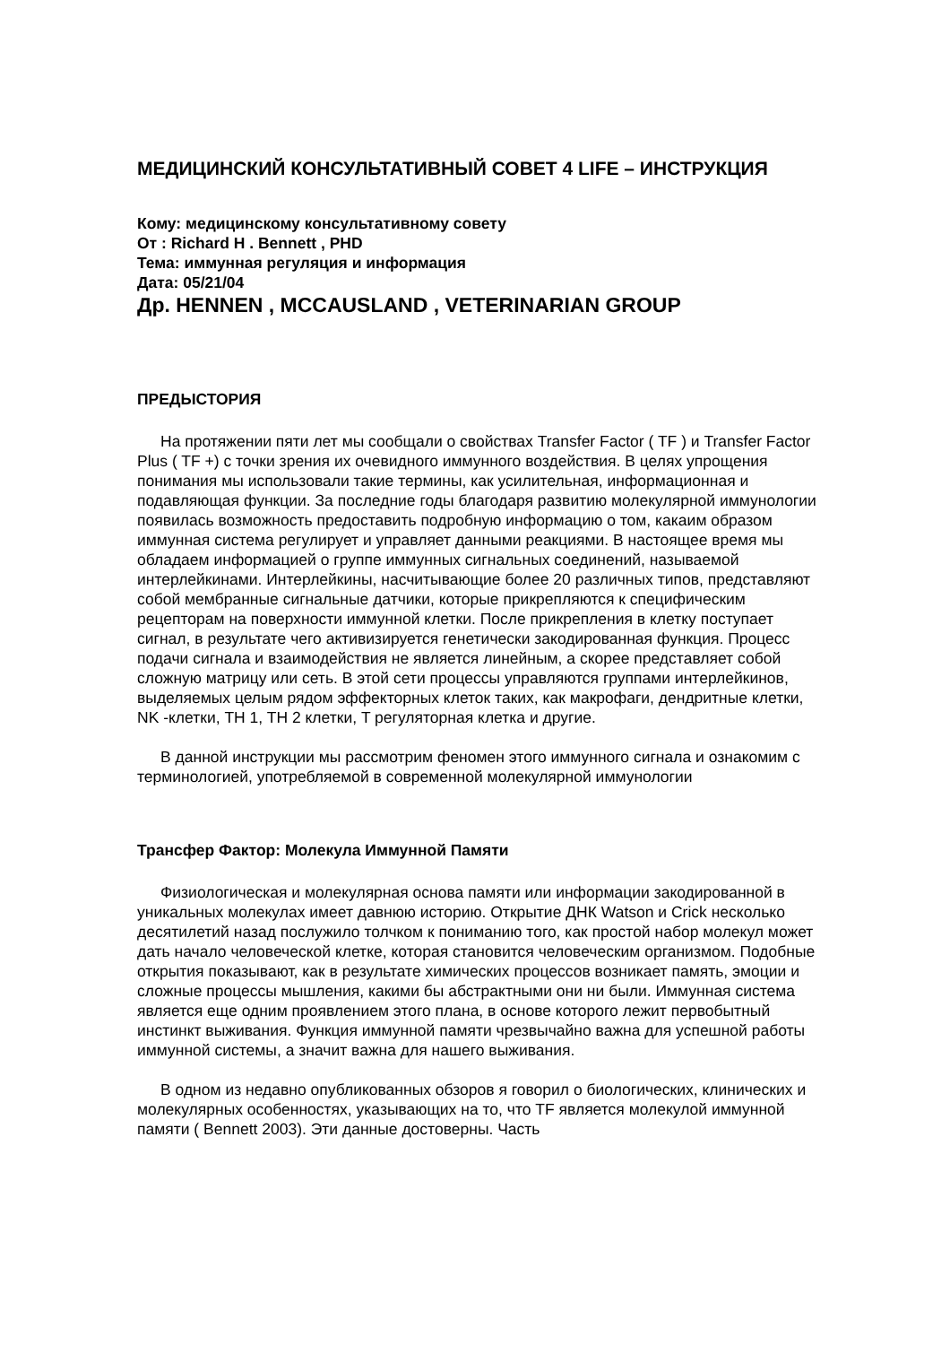МЕДИЦИНСКИЙ КОНСУЛЬТАТИВНЫЙ СОВЕТ 4 LIFE – ИНСТРУКЦИЯ
Кому: медицинскому консультативному совету
От : Richard H . Bennett , PHD
Тема: иммунная регуляция и информация
Дата: 05/21/04
Др. HENNEN , MCCAUSLAND , VETERINARIAN GROUP
ПРЕДЫСТОРИЯ
На протяжении пяти лет мы сообщали о свойствах Transfer Factor ( TF ) и Transfer Factor Plus ( TF +) с точки зрения их очевидного иммунного воздействия. В целях упрощения понимания мы использовали такие термины, как усилительная, информационная и подавляющая функции. За последние годы благодаря развитию молекулярной иммунологии появилась возможность предоставить подробную информацию о том, какаим образом иммунная система регулирует и управляет данными реакциями. В настоящее время мы обладаем информацией о группе иммунных сигнальных соединений, называемой интерлейкинами. Интерлейкины, насчитывающие более 20 различных типов, представляют собой мембранные сигнальные датчики, которые прикрепляются к специфическим рецепторам на поверхности иммунной клетки. После прикрепления в клетку поступает сигнал, в результате чего активизируется генетически закодированная функция. Процесс подачи сигнала и взаимодействия не является линейным, а скорее представляет собой сложную матрицу или сеть. В этой сети процессы управляются группами интерлейкинов, выделяемых целым рядом эффекторных клеток таких, как макрофаги, дендритные клетки, NK -клетки, TH 1, TH 2 клетки, T регуляторная клетка и другие.
В данной инструкции мы рассмотрим феномен этого иммунного сигнала и ознакомим с терминологией, употребляемой в современной молекулярной иммунологии
Трансфер Фактор: Молекула Иммунной Памяти
Физиологическая и молекулярная основа памяти или информации закодированной в уникальных молекулах имеет давнюю историю. Открытие ДНК Watson и Crick несколько десятилетий назад послужило толчком к пониманию того, как простой набор молекул может дать начало человеческой клетке, которая становится человеческим организмом. Подобные открытия показывают, как в результате химических процессов возникает память, эмоции и сложные процессы мышления, какими бы абстрактными они ни были. Иммунная система является еще одним проявлением этого плана, в основе которого лежит первобытный инстинкт выживания. Функция иммунной памяти чрезвычайно важна для успешной работы иммунной системы, а значит важна для нашего выживания.
В одном из недавно опубликованных обзоров я говорил о биологических, клинических и молекулярных особенностях, указывающих на то, что TF является молекулой иммунной памяти ( Bennett 2003). Эти данные достоверны. Часть